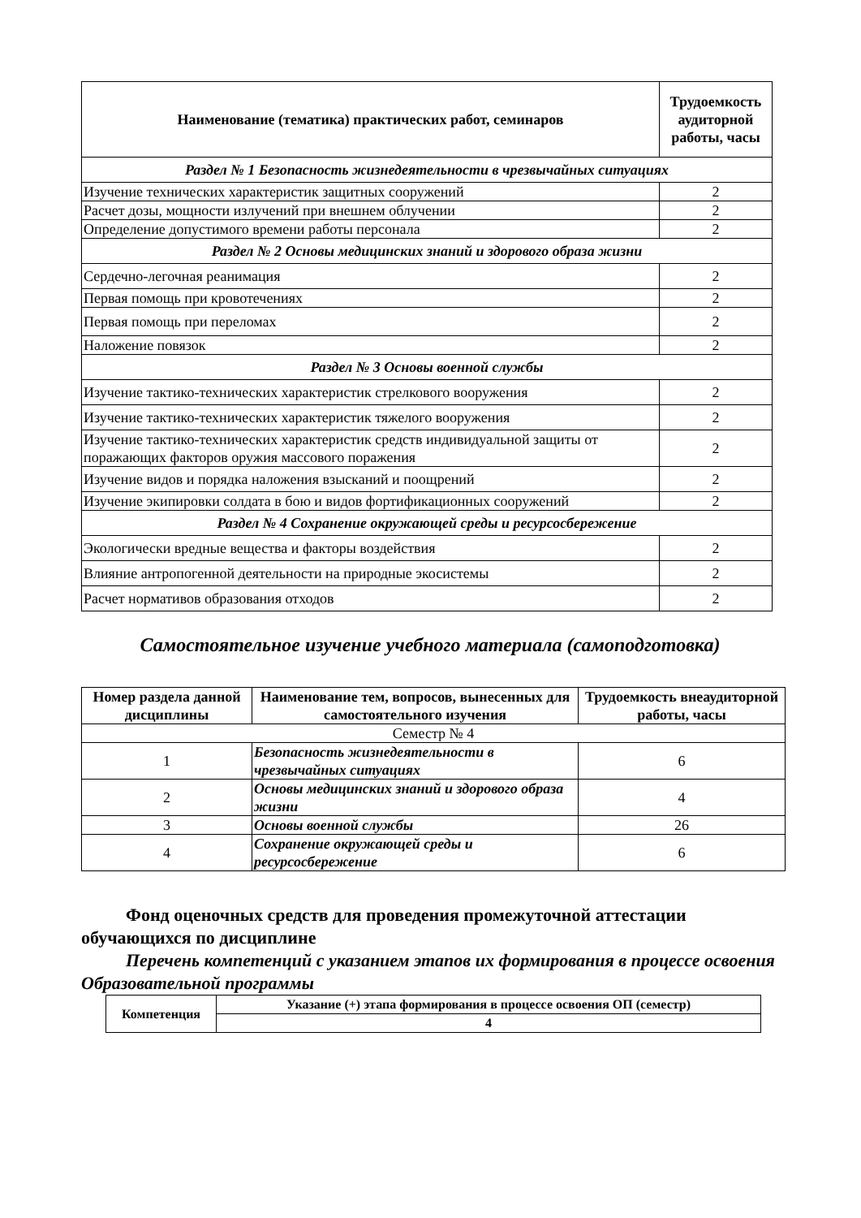| Наименование (тематика) практических работ, семинаров | Трудоемкость аудиторной работы, часы |
| --- | --- |
| Раздел № 1 Безопасность жизнедеятельности в чрезвычайных ситуациях | |
| Изучение технических характеристик защитных сооружений | 2 |
| Расчет дозы, мощности излучений при внешнем облучении | 2 |
| Определение допустимого времени работы персонала | 2 |
| Раздел № 2 Основы медицинских знаний и здорового образа жизни | |
| Сердечно-легочная реанимация | 2 |
| Первая помощь при кровотечениях | 2 |
| Первая помощь при переломах | 2 |
| Наложение повязок | 2 |
| Раздел № 3 Основы военной службы | |
| Изучение тактико-технических характеристик стрелкового вооружения | 2 |
| Изучение тактико-технических характеристик тяжелого вооружения | 2 |
| Изучение тактико-технических характеристик средств индивидуальной защиты от поражающих факторов оружия массового поражения | 2 |
| Изучение видов и порядка наложения взысканий и поощрений | 2 |
| Изучение экипировки солдата в бою и видов фортификационных сооружений | 2 |
| Раздел № 4 Сохранение окружающей среды и ресурсосбережение | |
| Экологически вредные вещества и факторы воздействия | 2 |
| Влияние антропогенной деятельности на природные экосистемы | 2 |
| Расчет нормативов образования отходов | 2 |
Самостоятельное изучение учебного материала (самоподготовка)
| Номер раздела данной дисциплины | Наименование тем, вопросов, вынесенных для самостоятельного изучения | Трудоемкость внеаудиторной работы, часы |
| --- | --- | --- |
| Семестр № 4 | | |
| 1 | Безопасность жизнедеятельности в чрезвычайных ситуациях | 6 |
| 2 | Основы медицинских знаний и здорового образа жизни | 4 |
| 3 | Основы военной службы | 26 |
| 4 | Сохранение окружающей среды и ресурсосбережение | 6 |
Фонд оценочных средств для проведения промежуточной аттестации обучающихся по дисциплине
Перечень компетенций с указанием этапов их формирования в процессе освоения Образовательной программы
| Компетенция | Указание (+) этапа формирования в процессе освоения ОП (семестр) |
| --- | --- |
| | 4 |